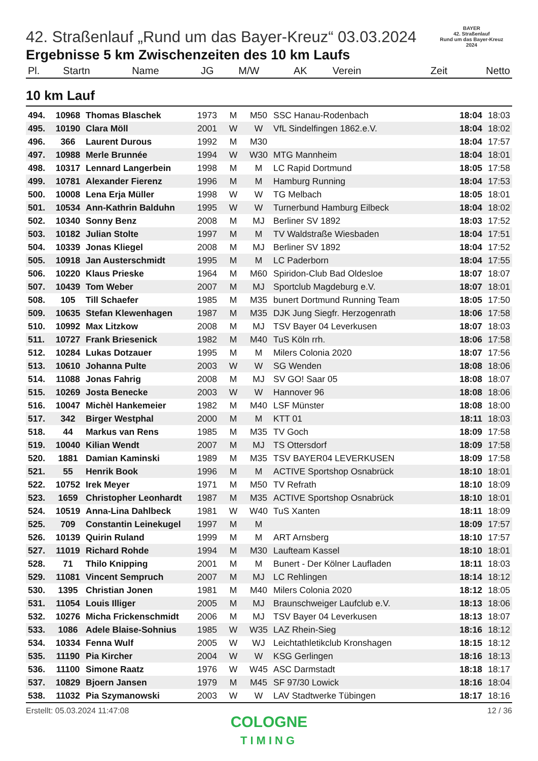42. Straßenlauf „Rund um das Bayer-Kreuz“ 03.03.2024
Ergebnisse 5 km Zwischenzeiten des 10 km Laufs
BAYER
42. Straßenlauf
Rund um das Bayer-Kreuz
2024
| Pl. | Startn | Name | JG | M/W | AK | Verein | Zeit | Netto |
| --- | --- | --- | --- | --- | --- | --- | --- | --- |
10 km Lauf
| 494. | 10968 | Thomas Blaschek | 1973 | M | M50 | SSC Hanau-Rodenbach | 18:04 | 18:03 |
| 495. | 10190 | Clara Möll | 2001 | W | W | VfL Sindelfingen 1862.e.V. | 18:04 | 18:02 |
| 496. | 366 | Laurent Durous | 1992 | M | M30 | | 18:04 | 17:57 |
| 497. | 10988 | Merle Brunnée | 1994 | W | W30 | MTG Mannheim | 18:04 | 18:01 |
| 498. | 10317 | Lennard Langerbein | 1998 | M | M | LC Rapid Dortmund | 18:05 | 17:58 |
| 499. | 10781 | Alexander Fierenz | 1996 | M | M | Hamburg Running | 18:04 | 17:53 |
| 500. | 10008 | Lena Erja Müller | 1998 | W | W | TG Melbach | 18:05 | 18:01 |
| 501. | 10534 | Ann-Kathrin Balduhn | 1995 | W | W | Turnerbund Hamburg Eilbeck | 18:04 | 18:02 |
| 502. | 10340 | Sonny Benz | 2008 | M | MJ | Berliner SV 1892 | 18:03 | 17:52 |
| 503. | 10182 | Julian Stolte | 1997 | M | M | TV Waldstraße Wiesbaden | 18:04 | 17:51 |
| 504. | 10339 | Jonas Kliegel | 2008 | M | MJ | Berliner SV 1892 | 18:04 | 17:52 |
| 505. | 10918 | Jan Austerschmidt | 1995 | M | M | LC Paderborn | 18:04 | 17:55 |
| 506. | 10220 | Klaus Prieske | 1964 | M | M60 | Spiridon-Club Bad Oldesloe | 18:07 | 18:07 |
| 507. | 10439 | Tom Weber | 2007 | M | MJ | Sportclub Magdeburg e.V. | 18:07 | 18:01 |
| 508. | 105 | Till Schaefer | 1985 | M | M35 | bunert Dortmund Running Team | 18:05 | 17:50 |
| 509. | 10635 | Stefan Klewenhagen | 1987 | M | M35 | DJK Jung Siegfr. Herzogenrath | 18:06 | 17:58 |
| 510. | 10992 | Max Litzkow | 2008 | M | MJ | TSV Bayer 04 Leverkusen | 18:07 | 18:03 |
| 511. | 10727 | Frank Briesenick | 1982 | M | M40 | TuS Köln rrh. | 18:06 | 17:58 |
| 512. | 10284 | Lukas Dotzauer | 1995 | M | M | Milers Colonia 2020 | 18:07 | 17:56 |
| 513. | 10610 | Johanna Pulte | 2003 | W | W | SG Wenden | 18:08 | 18:06 |
| 514. | 11088 | Jonas Fahrig | 2008 | M | MJ | SV GO! Saar 05 | 18:08 | 18:07 |
| 515. | 10269 | Josta Benecke | 2003 | W | W | Hannover 96 | 18:08 | 18:06 |
| 516. | 10047 | Michèl Hankemeier | 1982 | M | M40 | LSF Münster | 18:08 | 18:00 |
| 517. | 342 | Birger Westphal | 2000 | M | M | KTT 01 | 18:11 | 18:03 |
| 518. | 44 | Markus van Rens | 1985 | M | M35 | TV Goch | 18:09 | 17:58 |
| 519. | 10040 | Kilian Wendt | 2007 | M | MJ | TS Ottersdorf | 18:09 | 17:58 |
| 520. | 1881 | Damian Kaminski | 1989 | M | M35 | TSV BAYER04 LEVERKUSEN | 18:09 | 17:58 |
| 521. | 55 | Henrik Book | 1996 | M | M | ACTIVE Sportshop Osnabrück | 18:10 | 18:01 |
| 522. | 10752 | Irek Meyer | 1971 | M | M50 | TV Refrath | 18:10 | 18:09 |
| 523. | 1659 | Christopher Leonhardt | 1987 | M | M35 | ACTIVE Sportshop Osnabrück | 18:10 | 18:01 |
| 524. | 10519 | Anna-Lina Dahlbeck | 1981 | W | W40 | TuS Xanten | 18:11 | 18:09 |
| 525. | 709 | Constantin Leinekugel | 1997 | M | M | | 18:09 | 17:57 |
| 526. | 10139 | Quirin Ruland | 1999 | M | M | ART Arnsberg | 18:10 | 17:57 |
| 527. | 11019 | Richard Rohde | 1994 | M | M30 | Laufteam Kassel | 18:10 | 18:01 |
| 528. | 71 | Thilo Knipping | 2001 | M | M | Bunert - Der Kölner Laufladen | 18:11 | 18:03 |
| 529. | 11081 | Vincent Sempruch | 2007 | M | MJ | LC Rehlingen | 18:14 | 18:12 |
| 530. | 1395 | Christian Jonen | 1981 | M | M40 | Milers Colonia 2020 | 18:12 | 18:05 |
| 531. | 11054 | Louis Illiger | 2005 | M | MJ | Braunschweiger Laufclub e.V. | 18:13 | 18:06 |
| 532. | 10276 | Micha Frickenschmidt | 2006 | M | MJ | TSV Bayer 04 Leverkusen | 18:13 | 18:07 |
| 533. | 1086 | Adele Blaise-Sohnius | 1985 | W | W35 | LAZ Rhein-Sieg | 18:16 | 18:12 |
| 534. | 10334 | Fenna Wulf | 2005 | W | WJ | Leichtathletikclub Kronshagen | 18:15 | 18:12 |
| 535. | 11190 | Pia Kircher | 2004 | W | W | KSG Gerlingen | 18:16 | 18:13 |
| 536. | 11100 | Simone Raatz | 1976 | W | W45 | ASC Darmstadt | 18:18 | 18:17 |
| 537. | 10829 | Bjoern Jansen | 1979 | M | M45 | SF 97/30 Lowick | 18:16 | 18:04 |
| 538. | 11032 | Pia Szymanowski | 2003 | W | W | LAV Stadtwerke Tübingen | 18:17 | 18:16 |
Erstellt: 05.03.2024 11:47:08 12 / 36
COLOGNE
TIMING